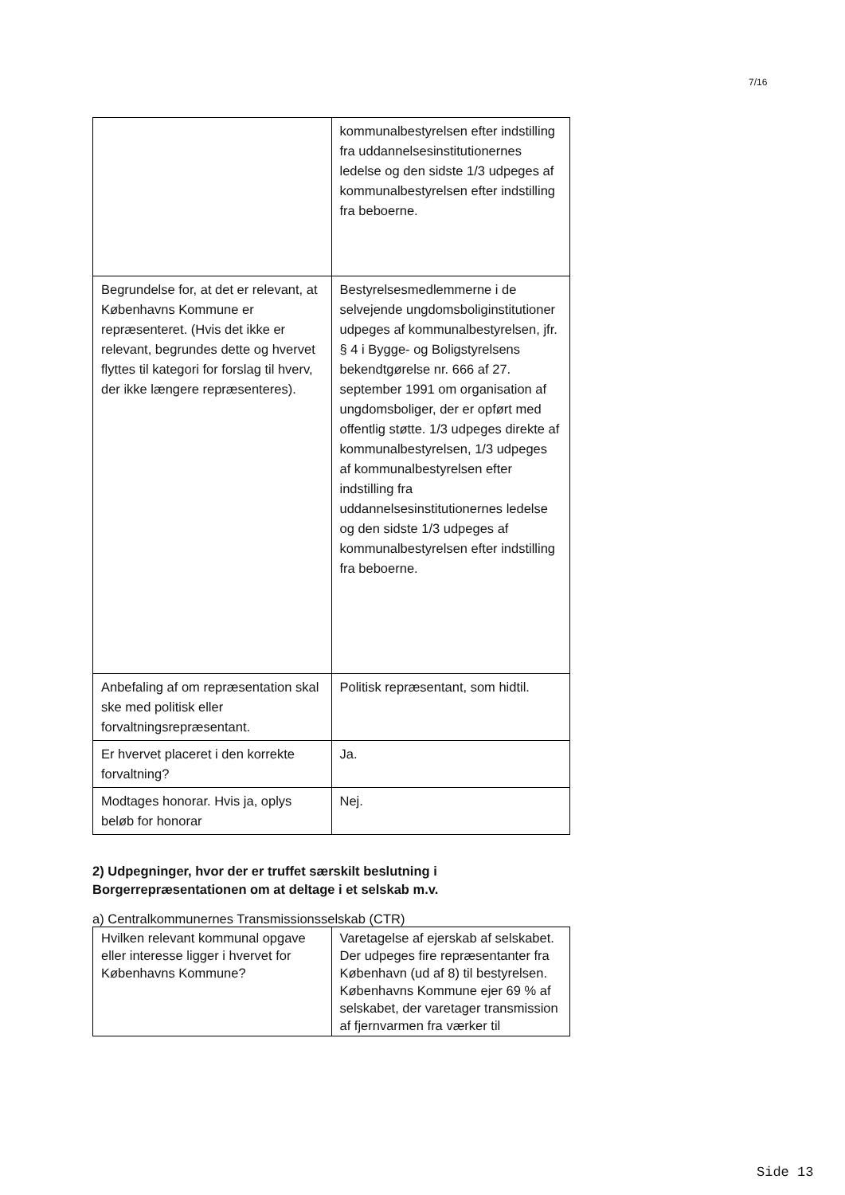7/16
| | kommunalbestyrelsen efter indstilling fra uddannelsesinstitutionernes ledelse og den sidste 1/3 udpeges af kommunalbestyrelsen efter indstilling fra beboerne. |
| Begrundelse for, at det er relevant, at Københavns Kommune er repræsenteret. (Hvis det ikke er relevant, begrundes dette og hvervet flyttes til kategori for forslag til hverv, der ikke længere repræsenteres). | Bestyrelsesmedlemmerne i de selvejende ungdomsboliginstitutioner udpeges af kommunalbestyrelsen, jfr. § 4 i Bygge- og Boligstyrelsens bekendtgørelse nr. 666 af 27. september 1991 om organisation af ungdomsboliger, der er opført med offentlig støtte. 1/3 udpeges direkte af kommunalbestyrelsen, 1/3 udpeges af kommunalbestyrelsen efter indstilling fra uddannelsesinstitutionernes ledelse og den sidste 1/3 udpeges af kommunalbestyrelsen efter indstilling fra beboerne. |
| Anbefaling af om repræsentation skal ske med politisk eller forvaltningsrepræsentant. | Politisk repræsentant, som hidtil. |
| Er hvervet placeret i den korrekte forvaltning? | Ja. |
| Modtages honorar. Hvis ja, oplys beløb for honorar | Nej. |
2) Udpegninger, hvor der er truffet særskilt beslutning i Borgerrepræsentationen om at deltage i et selskab m.v.
a) Centralkommunernes Transmissionsselskab (CTR)
| Hvilken relevant kommunal opgave eller interesse ligger i hvervet for Københavns Kommune? | Varetagelse af ejerskab af selskabet. Der udpeges fire repræsentanter fra København (ud af 8) til bestyrelsen. Københavns Kommune ejer 69 % af selskabet, der varetager transmission af fjernvarmen fra værker til |
Side 13